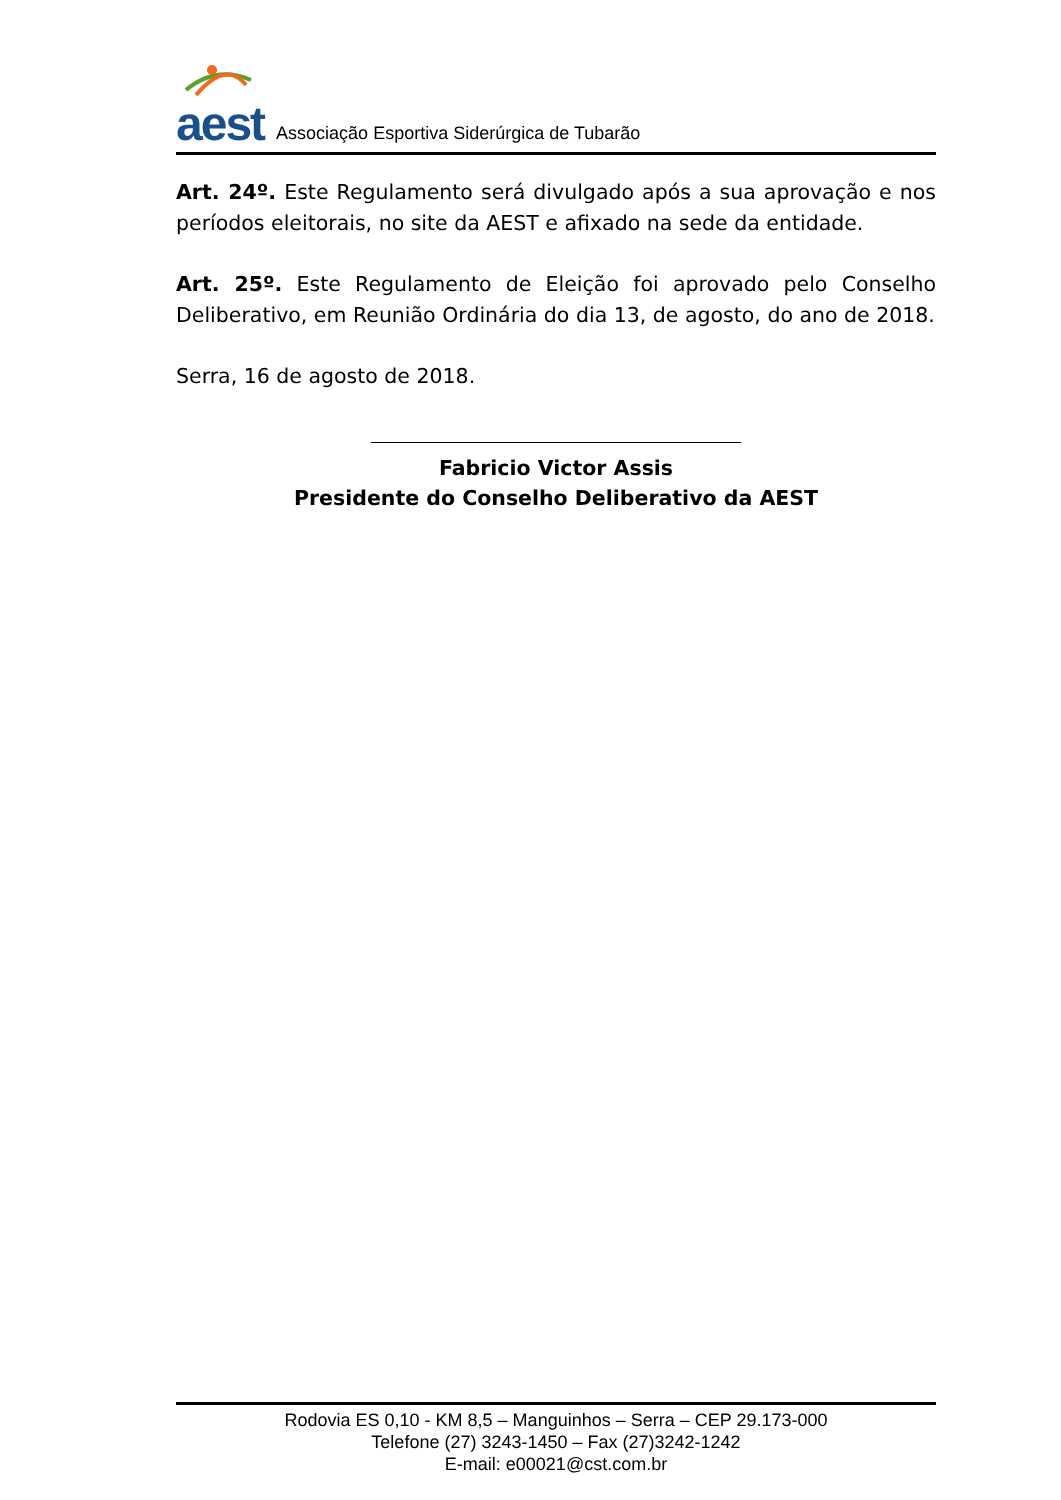aest
Associação Esportiva Siderúrgica de Tubarão
Art. 24º. Este Regulamento será divulgado após a sua aprovação e nos períodos eleitorais, no site da AEST e afixado na sede da entidade.
Art. 25º. Este Regulamento de Eleição foi aprovado pelo Conselho Deliberativo, em Reunião Ordinária do dia 13, de agosto, do ano de 2018.
Serra, 16 de agosto de 2018.
Fabricio Victor Assis
Presidente do Conselho Deliberativo da AEST
Rodovia ES 0,10 - KM 8,5 – Manguinhos – Serra – CEP 29.173-000
Telefone (27) 3243-1450 – Fax (27)3242-1242
E-mail: e00021@cst.com.br